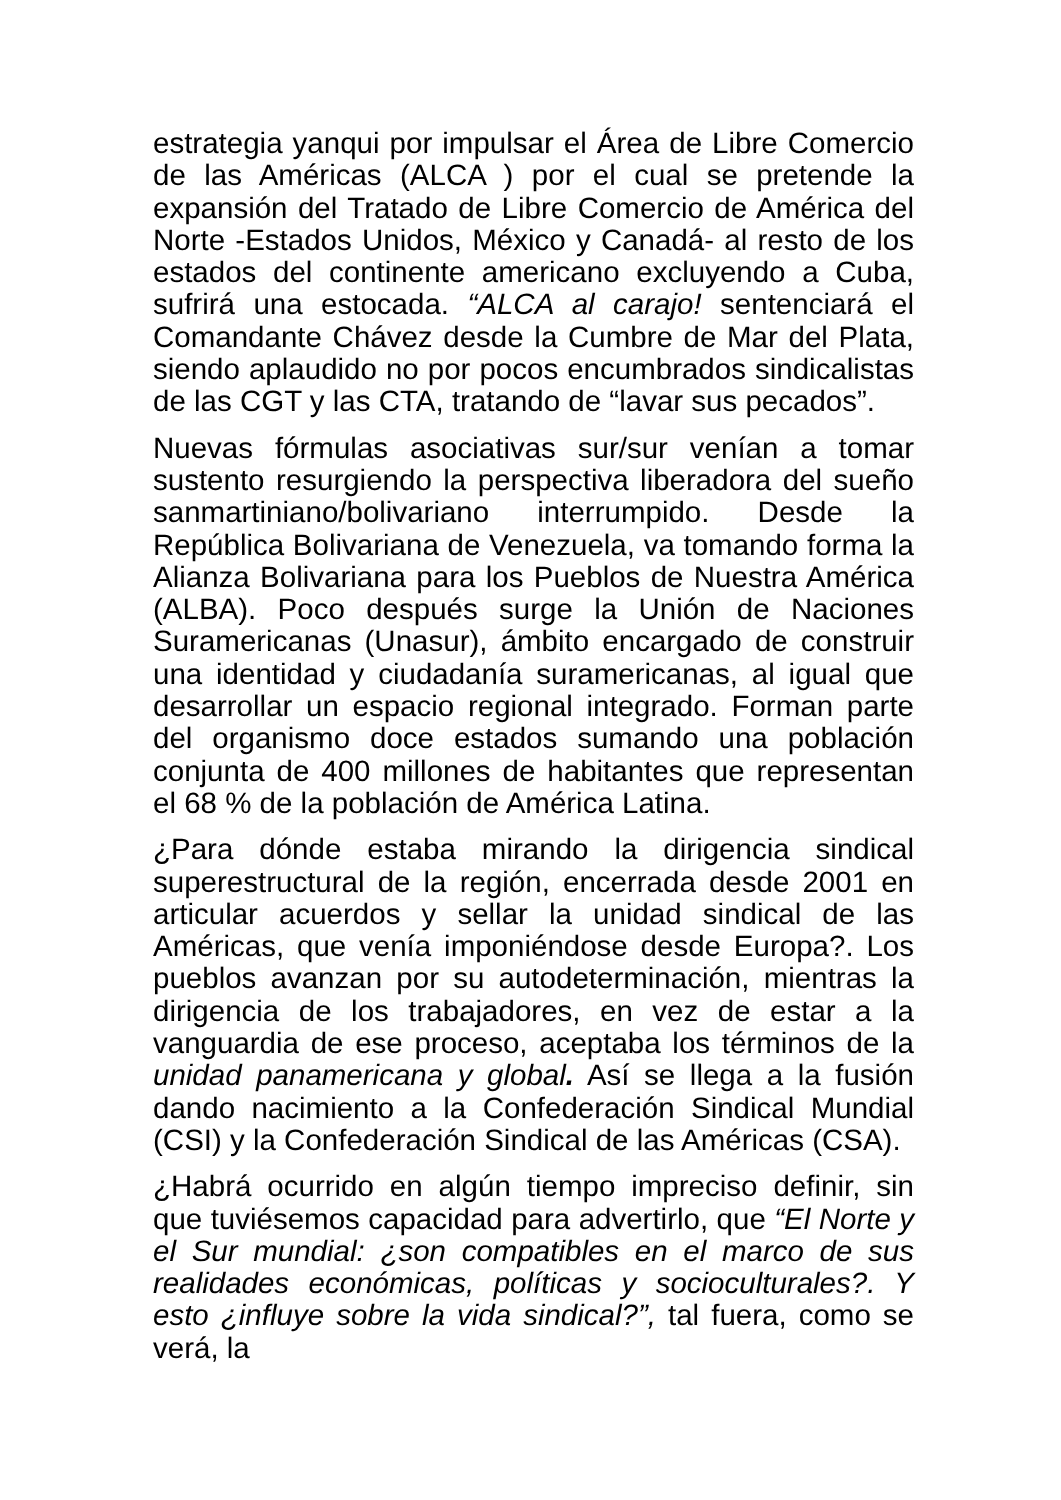estrategia yanqui por impulsar el Área de Libre Comercio de las Américas (ALCA ) por el cual se pretende la expansión del Tratado de Libre Comercio de América del Norte -Estados Unidos, México y Canadá- al resto de los estados del continente americano excluyendo a Cuba, sufrirá una estocada. “ALCA al carajo! sentenciará el Comandante Chávez desde la Cumbre de Mar del Plata, siendo aplaudido no por pocos encumbrados sindicalistas de las CGT y las CTA, tratando de “lavar sus pecados”.
Nuevas fórmulas asociativas sur/sur venían a tomar sustento resurgiendo la perspectiva liberadora del sueño sanmartiniano/bolivariano interrumpido. Desde la República Bolivariana de Venezuela, va tomando forma la Alianza Bolivariana para los Pueblos de Nuestra América (ALBA). Poco después surge la Unión de Naciones Suramericanas (Unasur), ámbito encargado de construir una identidad y ciudadanía suramericanas, al igual que desarrollar un espacio regional integrado. Forman parte del organismo doce estados sumando una población conjunta de 400 millones de habitantes que representan el 68 % de la población de América Latina.
¿Para dónde estaba mirando la dirigencia sindical superestructural de la región, encerrada desde 2001 en articular acuerdos y sellar la unidad sindical de las Américas, que venía imponiéndose desde Europa?. Los pueblos avanzan por su autodeterminación, mientras la dirigencia de los trabajadores, en vez de estar a la vanguardia de ese proceso, aceptaba los términos de la unidad panamericana y global. Así se llega a la fusión dando nacimiento a la Confederación Sindical Mundial (CSI) y la Confederación Sindical de las Américas (CSA).
¿Habrá ocurrido en algún tiempo impreciso definir, sin que tuviésemos capacidad para advertirlo, que “El Norte y el Sur mundial: ¿son compatibles en el marco de sus realidades económicas, políticas y socioculturales?. Y esto ¿influye sobre la vida sindical?”, tal fuera, como se verá, la